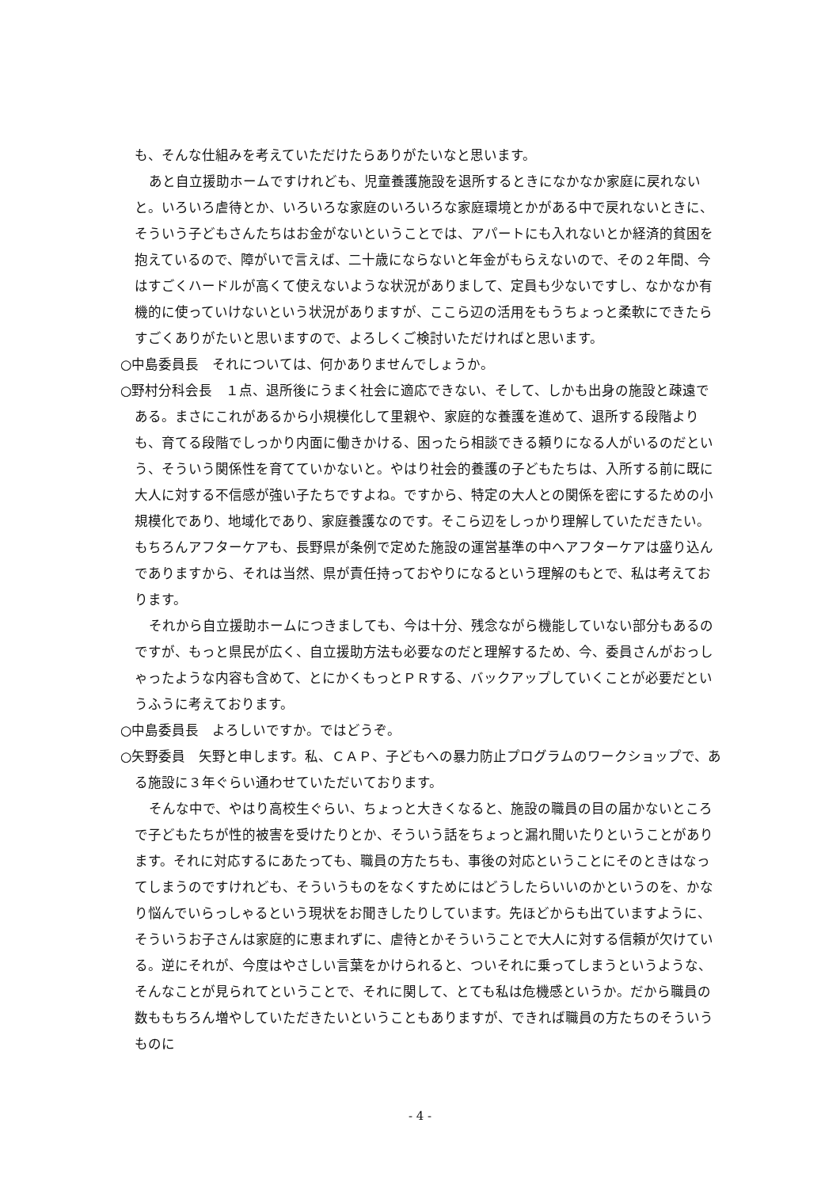も、そんな仕組みを考えていただけたらありがたいなと思います。
あと自立援助ホームですけれども、児童養護施設を退所するときになかなか家庭に戻れないと。いろいろ虐待とか、いろいろな家庭のいろいろな家庭環境とかがある中で戻れないときに、そういう子どもさんたちはお金がないということでは、アパートにも入れないとか経済的貧困を抱えているので、障がいで言えば、二十歳にならないと年金がもらえないので、その２年間、今はすごくハードルが高くて使えないような状況がありまして、定員も少ないですし、なかなか有機的に使っていけないという状況がありますが、ここら辺の活用をもうちょっと柔軟にできたらすごくありがたいと思いますので、よろしくご検討いただければと思います。
○中島委員長　それについては、何かありませんでしょうか。
○野村分科会長　１点、退所後にうまく社会に適応できない、そして、しかも出身の施設と疎遠である。まさにこれがあるから小規模化して里親や、家庭的な養護を進めて、退所する段階よりも、育てる段階でしっかり内面に働きかける、困ったら相談できる頼りになる人がいるのだという、そういう関係性を育てていかないと。やはり社会的養護の子どもたちは、入所する前に既に大人に対する不信感が強い子たちですよね。ですから、特定の大人との関係を密にするための小規模化であり、地域化であり、家庭養護なのです。そこら辺をしっかり理解していただきたい。もちろんアフターケアも、長野県が条例で定めた施設の運営基準の中へアフターケアは盛り込んでありますから、それは当然、県が責任持っておやりになるという理解のもとで、私は考えております。
それから自立援助ホームにつきましても、今は十分、残念ながら機能していない部分もあるのですが、もっと県民が広く、自立援助方法も必要なのだと理解するため、今、委員さんがおっしゃったような内容も含めて、とにかくもっとＰＲする、バックアップしていくことが必要だというふうに考えております。
○中島委員長　よろしいですか。ではどうぞ。
○矢野委員　矢野と申します。私、ＣＡＰ、子どもへの暴力防止プログラムのワークショップで、ある施設に３年ぐらい通わせていただいております。
そんな中で、やはり高校生ぐらい、ちょっと大きくなると、施設の職員の目の届かないところで子どもたちが性的被害を受けたりとか、そういう話をちょっと漏れ聞いたりということがあります。それに対応するにあたっても、職員の方たちも、事後の対応ということにそのときはなってしまうのですけれども、そういうものをなくすためにはどうしたらいいのかというのを、かなり悩んでいらっしゃるという現状をお聞きしたりしています。先ほどからも出ていますように、そういうお子さんは家庭的に恵まれずに、虐待とかそういうことで大人に対する信頼が欠けている。逆にそれが、今度はやさしい言葉をかけられると、ついそれに乗ってしまうというような、そんなことが見られてということで、それに関して、とても私は危機感というか。だから職員の数ももちろん増やしていただきたいということもありますが、できれば職員の方たちのそういうものに
- 4 -